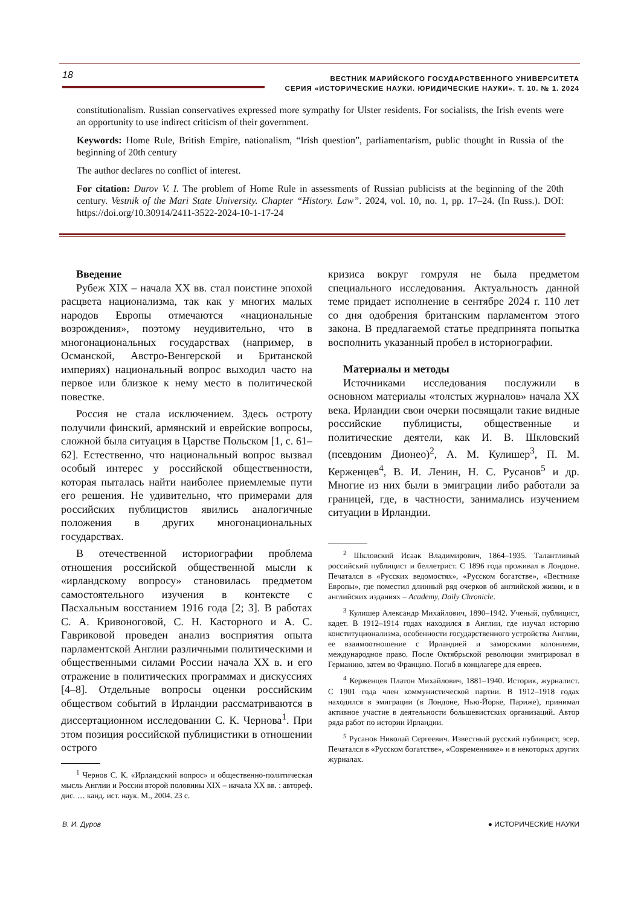18
ВЕСТНИК МАРИЙСКОГО ГОСУДАРСТВЕННОГО УНИВЕРСИТЕТА
СЕРИЯ «ИСТОРИЧЕСКИЕ НАУКИ. ЮРИДИЧЕСКИЕ НАУКИ». Т. 10. № 1. 2024
constitutionalism. Russian conservatives expressed more sympathy for Ulster residents. For socialists, the Irish events were an opportunity to use indirect criticism of their government.
Keywords: Home Rule, British Empire, nationalism, “Irish question”, parliamentarism, public thought in Russia of the beginning of 20th century
The author declares no conflict of interest.
For citation: Durov V. I. The problem of Home Rule in assessments of Russian publicists at the beginning of the 20th century. Vestnik of the Mari State University. Chapter “History. Law”. 2024, vol. 10, no. 1, pp. 17–24. (In Russ.). DOI: https://doi.org/10.30914/2411-3522-2024-10-1-17-24
Введение
Рубеж XIX – начала XX вв. стал поистине эпохой расцвета национализма, так как у многих малых народов Европы отмечаются «национальные возрождения», поэтому неудивительно, что в многонациональных государствах (например, в Османской, Австро-Венгерской и Британской империях) национальный вопрос выходил часто на первое или близкое к нему место в политической повестке.
Россия не стала исключением. Здесь остроту получили финский, армянский и еврейские вопросы, сложной была ситуация в Царстве Польском [1, с. 61–62]. Естественно, что национальный вопрос вызвал особый интерес у российской общественности, которая пыталась найти наиболее приемлемые пути его решения. Не удивительно, что примерами для российских публицистов явились аналогичные положения в других многонациональных государствах.
В отечественной историографии проблема отношения российской общественной мысли к «ирландскому вопросу» становилась предметом самостоятельного изучения в контексте с Пасхальным восстанием 1916 года [2; 3]. В работах С. А. Кривоноговой, С. Н. Касторного и А. С. Гавриковой проведен анализ восприятия опыта парламентской Англии различными политическими и общественными силами России начала XX в. и его отражение в политических программах и дискуссиях [4–8]. Отдельные вопросы оценки российским обществом событий в Ирландии рассматриваются в диссертационном исследовании С. К. Чернова<sup>1</sup>. При этом позиция российской публицистики в отношении острого
<sup>1</sup> Чернов С. К. «Ирландский вопрос» и общественно-политическая мысль Англии и России второй половины XIX – начала XX вв. : автореф. дис. … канд. ист. наук. М., 2004. 23 с.
кризиса вокруг гомруля не была предметом специального исследования. Актуальность данной теме придает исполнение в сентябре 2024 г. 110 лет со дня одобрения британским парламентом этого закона. В предлагаемой статье предпринята попытка восполнить указанный пробел в историографии.
Материалы и методы
Источниками исследования послужили в основном материалы «толстых журналов» начала XX века. Ирландии свои очерки посвящали такие видные российские публицисты, общественные и политические деятели, как И. В. Шкловский (псевдоним Дионео)<sup>2</sup>, А. М. Кулишер<sup>3</sup>, П. М. Керженцев<sup>4</sup>, В. И. Ленин, Н. С. Русанов<sup>5</sup> и др. Многие из них были в эмиграции либо работали за границей, где, в частности, занимались изучением ситуации в Ирландии.
<sup>2</sup> Шкловский Исаак Владимирович, 1864–1935. Талантливый российский публицист и беллетрист. С 1896 года проживал в Лондоне. Печатался в «Русских ведомостях», «Русском богатстве», «Вестнике Европы», где поместил длинный ряд очерков об английской жизни, и в английских изданиях – Academy, Daily Chronicle.
<sup>3</sup> Кулишер Александр Михайлович, 1890–1942. Ученый, публицист, кадет. В 1912–1914 годах находился в Англии, где изучал историю конституционализма, особенности государственного устройства Англии, ее взаимоотношение с Ирландией и заморскими колониями, международное право. После Октябрьской революции эмигрировал в Германию, затем во Францию. Погиб в концлагере для евреев.
<sup>4</sup> Керженцев Платон Михайлович, 1881–1940. Историк, журналист. С 1901 года член коммунистической партии. В 1912–1918 годах находился в эмиграции (в Лондоне, Нью-Йорке, Париже), принимал активное участие в деятельности большевистских организаций. Автор ряда работ по истории Ирландии.
<sup>5</sup> Русанов Николай Сергеевич. Известный русский публицист, эсер. Печатался в «Русском богатстве», «Современнике» и в некоторых других журналах.
В. И. Дуров ● ИСТОРИЧЕСКИЕ НАУКИ